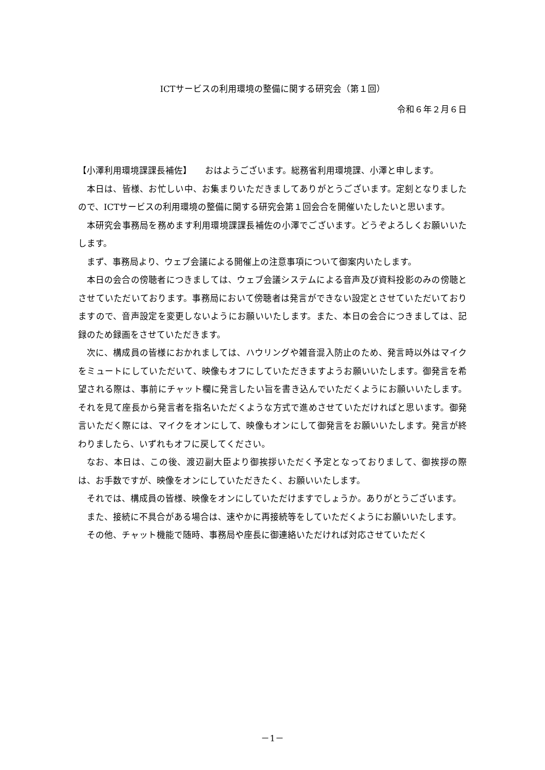ICTサービスの利用環境の整備に関する研究会（第１回）
令和６年２月６日
【小澤利用環境課課長補佐】　　おはようございます。総務省利用環境課、小澤と申します。
本日は、皆様、お忙しい中、お集まりいただきましてありがとうございます。定刻となりましたので、ICTサービスの利用環境の整備に関する研究会第１回会合を開催いたしたいと思います。
本研究会事務局を務めます利用環境課課長補佐の小澤でございます。どうぞよろしくお願いいたします。
まず、事務局より、ウェブ会議による開催上の注意事項について御案内いたします。
本日の会合の傍聴者につきましては、ウェブ会議システムによる音声及び資料投影のみの傍聴とさせていただいております。事務局において傍聴者は発言ができない設定とさせていただいておりますので、音声設定を変更しないようにお願いいたします。また、本日の会合につきましては、記録のため録画をさせていただきます。
次に、構成員の皆様におかれましては、ハウリングや雑音混入防止のため、発言時以外はマイクをミュートにしていただいて、映像もオフにしていただきますようお願いいたします。御発言を希望される際は、事前にチャット欄に発言したい旨を書き込んでいただくようにお願いいたします。それを見て座長から発言者を指名いただくような方式で進めさせていただければと思います。御発言いただく際には、マイクをオンにして、映像もオンにして御発言をお願いいたします。発言が終わりましたら、いずれもオフに戻してください。
なお、本日は、この後、渡辺副大臣より御挨拶いただく予定となっておりまして、御挨拶の際は、お手数ですが、映像をオンにしていただきたく、お願いいたします。
それでは、構成員の皆様、映像をオンにしていただけますでしょうか。ありがとうございます。
また、接続に不具合がある場合は、速やかに再接続等をしていただくようにお願いいたします。
その他、チャット機能で随時、事務局や座長に御連絡いただければ対応させていただく
－1－